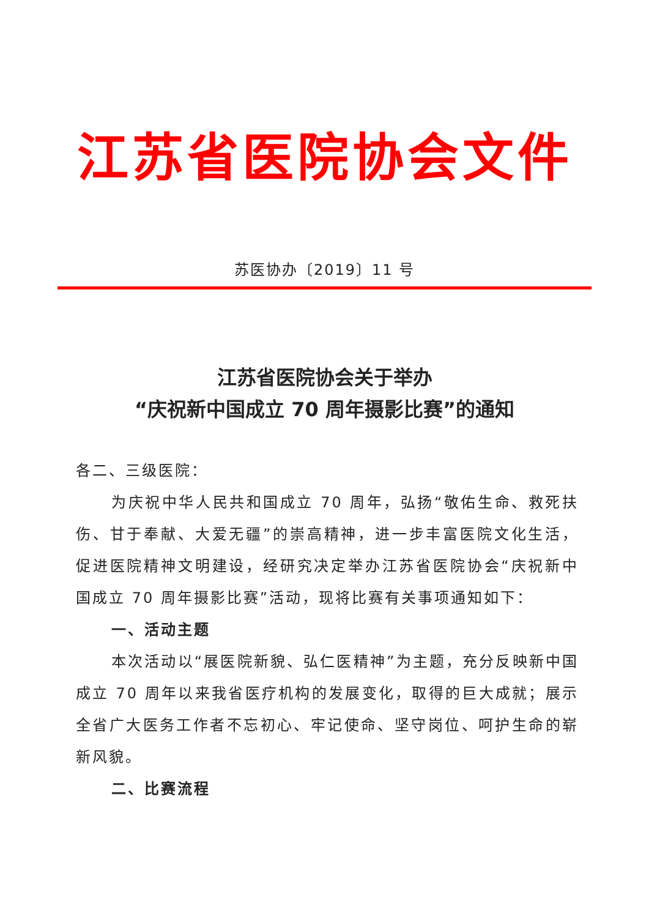江苏省医院协会文件
苏医协办〔2019〕11 号
江苏省医院协会关于举办
“庆祝新中国成立 70 周年摄影比赛”的通知
各二、三级医院：
为庆祝中华人民共和国成立 70 周年，弘扬“敬佑生命、救死扶伤、甘于奉献、大爱无疆”的崇高精神，进一步丰富医院文化生活，促进医院精神文明建设，经研究决定举办江苏省医院协会“庆祝新中国成立 70 周年摄影比赛”活动，现将比赛有关事项通知如下：
一、活动主题
本次活动以“展医院新貌、弘仁医精神”为主题，充分反映新中国成立 70 周年以来我省医疗机构的发展变化，取得的巨大成就；展示全省广大医务工作者不忘初心、牢记使命、坚守岗位、呵护生命的崭新风貌。
二、比赛流程